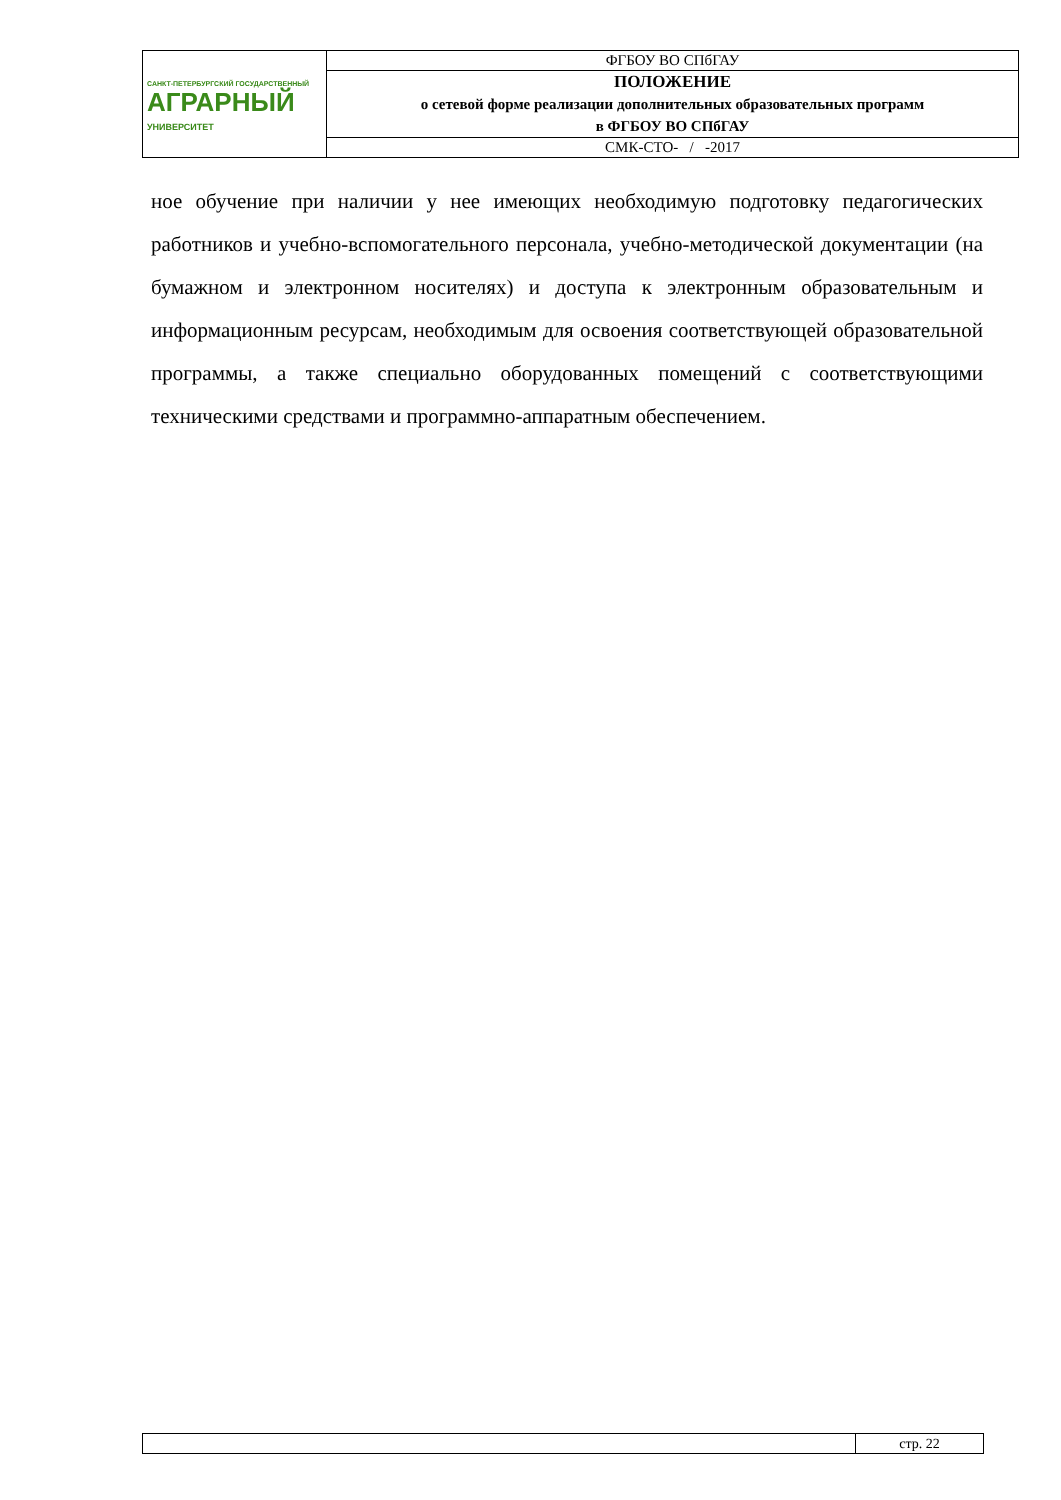| САНКТ-ПЕТЕРБУРГСКИЙ ГОСУДАРСТВЕННЫЙ АГРАРНЫЙ УНИВЕРСИТЕТ | ФГБОУ ВО СПбГАУ |
| | ПОЛОЖЕНИЕ о сетевой форме реализации дополнительных образовательных программ в ФГБОУ ВО СПбГАУ |
| | СМК-СТО- / -2017 |
ное обучение при наличии у нее имеющих необходимую подготовку педаго­гических работников и учебно-вспомогательного персонала, учебно-методической документации (на бумажном и электронном носителях) и до­ступа к электронным образовательным и информационным ресурсам, необ­ходимым для освоения соответствующей образовательной программы, а так­же специально оборудованных помещений с соответствующими техническими средствами и программно-аппаратным обеспечением.
| | стр. 22 |